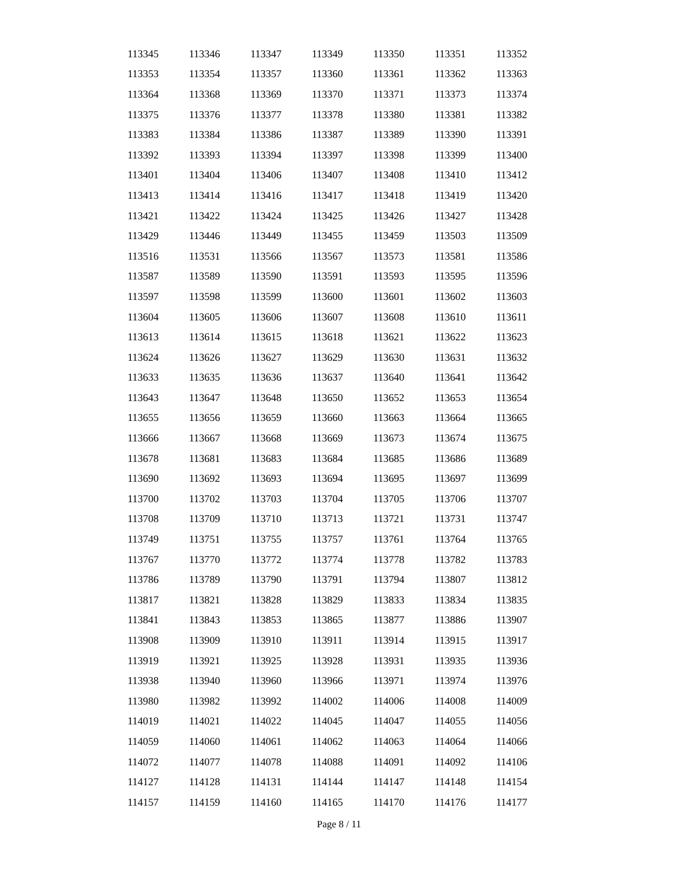| 113345 | 113346 | 113347 | 113349 | 113350 | 113351 | 113352 |
| 113353 | 113354 | 113357 | 113360 | 113361 | 113362 | 113363 |
| 113364 | 113368 | 113369 | 113370 | 113371 | 113373 | 113374 |
| 113375 | 113376 | 113377 | 113378 | 113380 | 113381 | 113382 |
| 113383 | 113384 | 113386 | 113387 | 113389 | 113390 | 113391 |
| 113392 | 113393 | 113394 | 113397 | 113398 | 113399 | 113400 |
| 113401 | 113404 | 113406 | 113407 | 113408 | 113410 | 113412 |
| 113413 | 113414 | 113416 | 113417 | 113418 | 113419 | 113420 |
| 113421 | 113422 | 113424 | 113425 | 113426 | 113427 | 113428 |
| 113429 | 113446 | 113449 | 113455 | 113459 | 113503 | 113509 |
| 113516 | 113531 | 113566 | 113567 | 113573 | 113581 | 113586 |
| 113587 | 113589 | 113590 | 113591 | 113593 | 113595 | 113596 |
| 113597 | 113598 | 113599 | 113600 | 113601 | 113602 | 113603 |
| 113604 | 113605 | 113606 | 113607 | 113608 | 113610 | 113611 |
| 113613 | 113614 | 113615 | 113618 | 113621 | 113622 | 113623 |
| 113624 | 113626 | 113627 | 113629 | 113630 | 113631 | 113632 |
| 113633 | 113635 | 113636 | 113637 | 113640 | 113641 | 113642 |
| 113643 | 113647 | 113648 | 113650 | 113652 | 113653 | 113654 |
| 113655 | 113656 | 113659 | 113660 | 113663 | 113664 | 113665 |
| 113666 | 113667 | 113668 | 113669 | 113673 | 113674 | 113675 |
| 113678 | 113681 | 113683 | 113684 | 113685 | 113686 | 113689 |
| 113690 | 113692 | 113693 | 113694 | 113695 | 113697 | 113699 |
| 113700 | 113702 | 113703 | 113704 | 113705 | 113706 | 113707 |
| 113708 | 113709 | 113710 | 113713 | 113721 | 113731 | 113747 |
| 113749 | 113751 | 113755 | 113757 | 113761 | 113764 | 113765 |
| 113767 | 113770 | 113772 | 113774 | 113778 | 113782 | 113783 |
| 113786 | 113789 | 113790 | 113791 | 113794 | 113807 | 113812 |
| 113817 | 113821 | 113828 | 113829 | 113833 | 113834 | 113835 |
| 113841 | 113843 | 113853 | 113865 | 113877 | 113886 | 113907 |
| 113908 | 113909 | 113910 | 113911 | 113914 | 113915 | 113917 |
| 113919 | 113921 | 113925 | 113928 | 113931 | 113935 | 113936 |
| 113938 | 113940 | 113960 | 113966 | 113971 | 113974 | 113976 |
| 113980 | 113982 | 113992 | 114002 | 114006 | 114008 | 114009 |
| 114019 | 114021 | 114022 | 114045 | 114047 | 114055 | 114056 |
| 114059 | 114060 | 114061 | 114062 | 114063 | 114064 | 114066 |
| 114072 | 114077 | 114078 | 114088 | 114091 | 114092 | 114106 |
| 114127 | 114128 | 114131 | 114144 | 114147 | 114148 | 114154 |
| 114157 | 114159 | 114160 | 114165 | 114170 | 114176 | 114177 |
Page 8 / 11